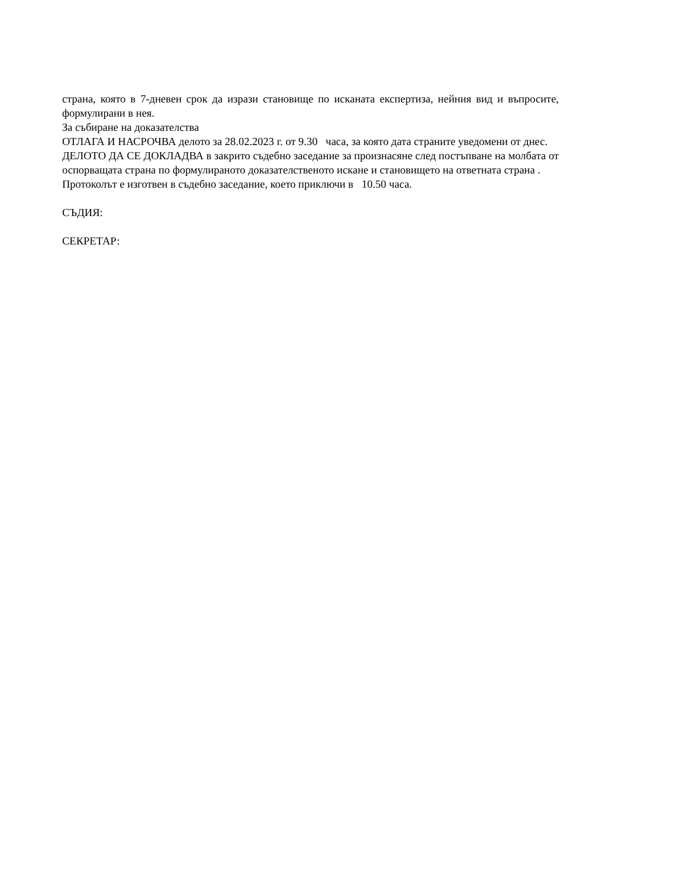страна, която в 7-дневен срок да изрази становище по исканата експертиза, нейния вид и въпросите, формулирани в нея.
За събиране на доказателства
ОТЛАГА И НАСРОЧВА делото за 28.02.2023 г. от 9.30 часа, за която дата страните уведомени от днес.
ДЕЛОТО ДА СЕ ДОКЛАДВА в закрито съдебно заседание за произнасяне след постъпване на молбата от оспорващата страна по формулираното доказателственото искане и становището на ответната страна .
Протоколът е изготвен в съдебно заседание, което приключи в 10.50 часа.
СЪДИЯ:
СЕКРЕТАР: